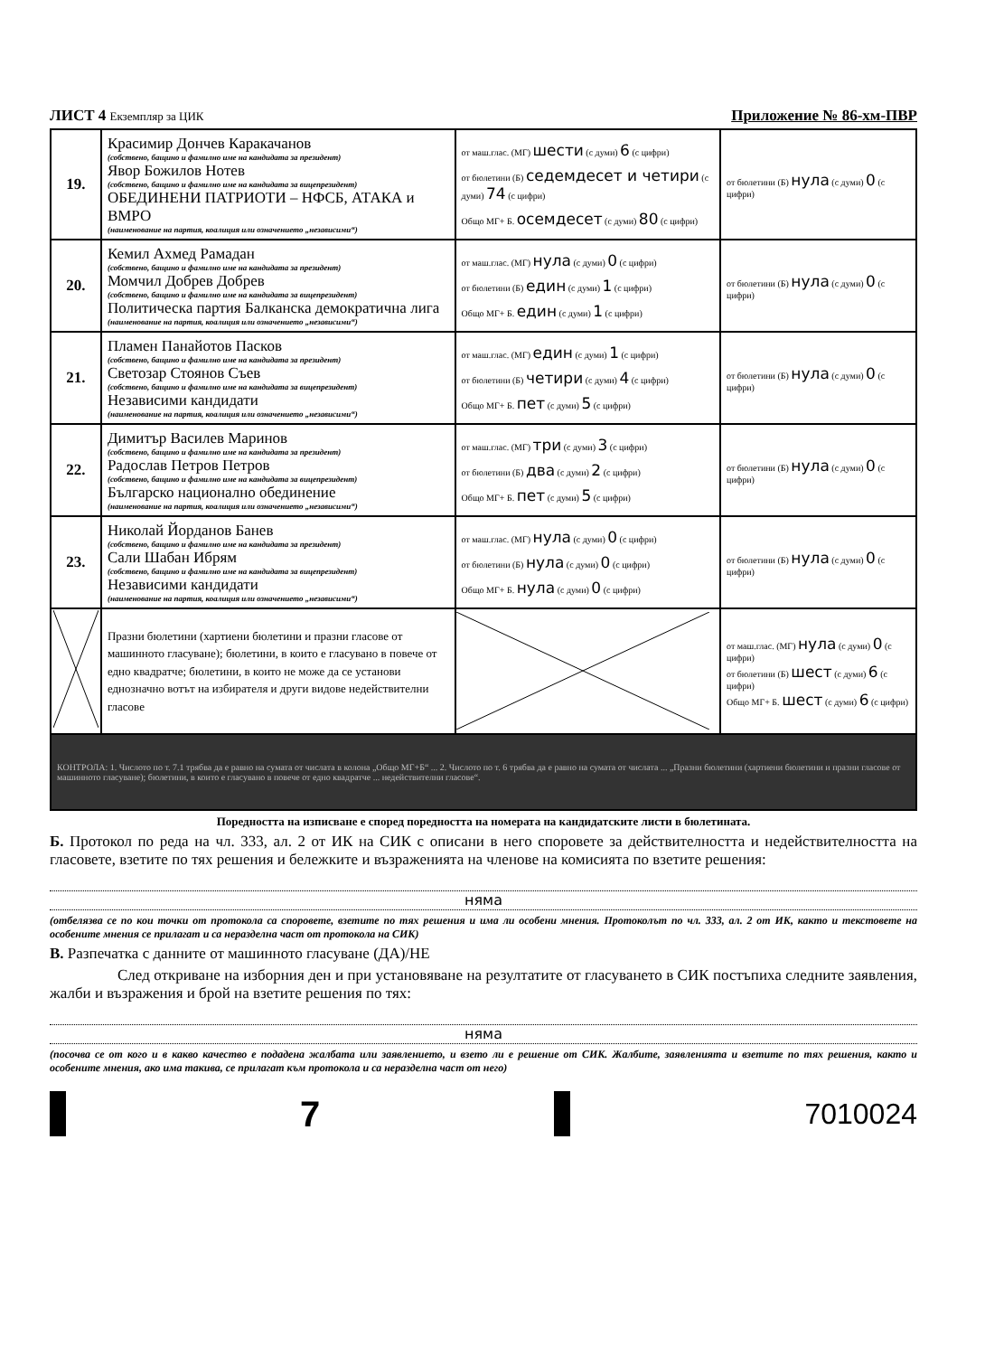ЛИСТ 4 Екземпляр за ЦИК Приложение № 86-хм-ПВР
| 19. | Красимир Дончев Каракачанов (собствено, бащино и фамилно име на кандидата за президент) Явор Божилов Нотев (собствено, бащино и фамилно име на кандидата за вицепрезидент) ОБЕДИНЕНИ ПАТРИОТИ – НФСБ, АТАКА и ВМРО (наименование на партия, коалиция или означението „независими“) | от маш.глас. (МГ) шести (с думи) 6 (с цифри) от бюлетини (Б) седемдесет и четири (с думи) 74 (с цифри) Общо МГ+ Б. осемдесет (с думи) 80 (с цифри) | от бюлетини (Б) нула (с думи) 0 (с цифри) |
| 20. | Кемил Ахмед Рамадан (собствено, бащино и фамилно име на кандидата за президент) Момчил Добрев Добрев (собствено, бащино и фамилно име на кандидата за вицепрезидент) Политическа партия Балканска демократична лига (наименование на партия, коалиция или означението „независими“) | от маш.глас. (МГ) нула (с думи) 0 (с цифри) от бюлетини (Б) един (с думи) 1 (с цифри) Общо МГ+ Б. един (с думи) 1 (с цифри) | от бюлетини (Б) нула (с думи) 0 (с цифри) |
| 21. | Пламен Панайотов Пасков (собствено, бащино и фамилно име на кандидата за президент) Светозар Стоянов Съев (собствено, бащино и фамилно име на кандидата за вицепрезидент) Независими кандидати (наименование на партия, коалиция или означението „независими“) | от маш.глас. (МГ) един (с думи) 1 (с цифри) от бюлетини (Б) четири (с думи) 4 (с цифри) Общо МГ+ Б. пет (с думи) 5 (с цифри) | от бюлетини (Б) нула (с думи) 0 (с цифри) |
| 22. | Димитър Василев Маринов (собствено, бащино и фамилно име на кандидата за президент) Радослав Петров Петров (собствено, бащино и фамилно име на кандидата за вицепрезидент) Българско национално обединение (наименование на партия, коалиция или означението „независими“) | от маш.глас. (МГ) три (с думи) 3 (с цифри) от бюлетини (Б) два (с думи) 2 (с цифри) Общо МГ+ Б. пет (с думи) 5 (с цифри) | от бюлетини (Б) нула (с думи) 0 (с цифри) |
| 23. | Николай Йорданов Банев (собствено, бащино и фамилно име на кандидата за президент) Сали Шабан Ибрям (собствено, бащино и фамилно име на кандидата за вицепрезидент) Независими кандидати (наименование на партия, коалиция или означението „независими“) | от маш.глас. (МГ) нула (с думи) 0 (с цифри) от бюлетини (Б) нула (с думи) 0 (с цифри) Общо МГ+ Б. нула (с думи) 0 (с цифри) | от бюлетини (Б) нула (с думи) 0 (с цифри) |
| | Празни бюлетини (хартиени бюлетини и празни гласове от машинното гласуване); бюлетини, в които е гласувано в повече от едно квадратче; бюлетини, в които не може да се установи еднозначно вотът на избирателя и други видове недействителни гласове | | от маш.глас. (МГ) нула (с думи) 0 (с цифри) от бюлетини (Б) шест (с думи) 6 (с цифри) Общо МГ+ Б. шест (с думи) 6 (с цифри) |
| КОНТРОЛА: 1. Числото по т. 7.1 трябва да е равно на сумата от числата в колона „Общо МГ+Б“ ... 2. Числото по т. 6 трябва да е равно на сумата от числата ... „Празни бюлетини (хартиени бюлетини и празни гласове от машинното гласуване); бюлетини, в които е гласувано в повече от едно квадратче ... недействителни гласове“. | | | |
Поредността на изписване е според поредността на номерата на кандидатските листи в бюлетината.
Б. Протокол по реда на чл. 333, ал. 2 от ИК на СИК с описани в него споровете за действителността и недействителността на гласовете, взетите по тях решения и бележките и възраженията на членове на комисията по взетите решения:
няма
(отбелязва се по кои точки от протокола са споровете, взетите по тях решения и има ли особени мнения. Протоколът по чл. 333, ал. 2 от ИК, както и текстовете на особените мнения се прилагат и са неразделна част от протокола на СИК)
В. Разпечатка с данните от машинното гласуване (ДА)/НЕ
След откриване на изборния ден и при установяване на резултатите от гласуването в СИК постъпиха следните заявления, жалби и възражения и брой на взетите решения по тях:
няма
(посочва се от кого и в какво качество е подадена жалбата или заявлението, и взето ли е решение от СИК. Жалбите, заявленията и взетите по тях решения, както и особените мнения, ако има такива, се прилагат към протокола и са неразделна част от него)
7
7010024